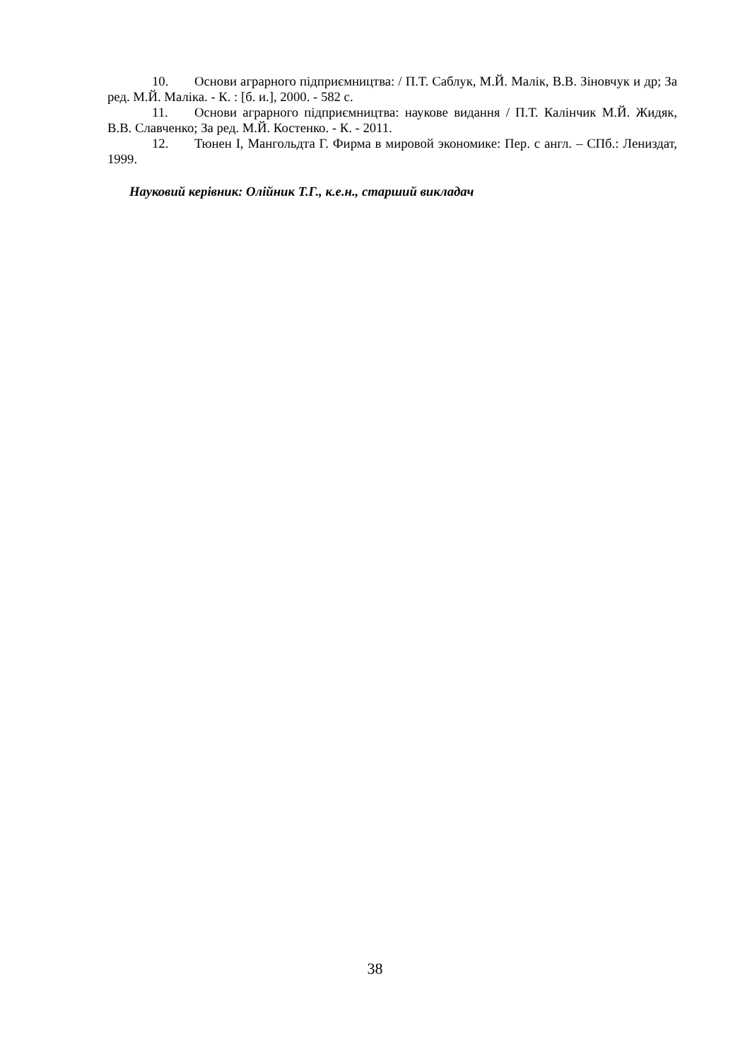10. Основи аграрного підприємництва: / П.Т. Саблук, М.Й. Малік, В.В. Зіновчук и др; За ред. М.Й. Маліка. - К. : [б. и.], 2000. - 582 с.
11. Основи аграрного підприємництва: наукове видання / П.Т. Калінчик М.Й. Жидяк, В.В. Славченко; За ред. М.Й. Костенко. - К. - 2011.
12. Тюнен І, Мангольдта Г. Фирма в мировой экономике: Пер. с англ. – СПб.: Лениздат, 1999.
Науковий керівник: Олійник Т.Г., к.е.н., старший викладач
38